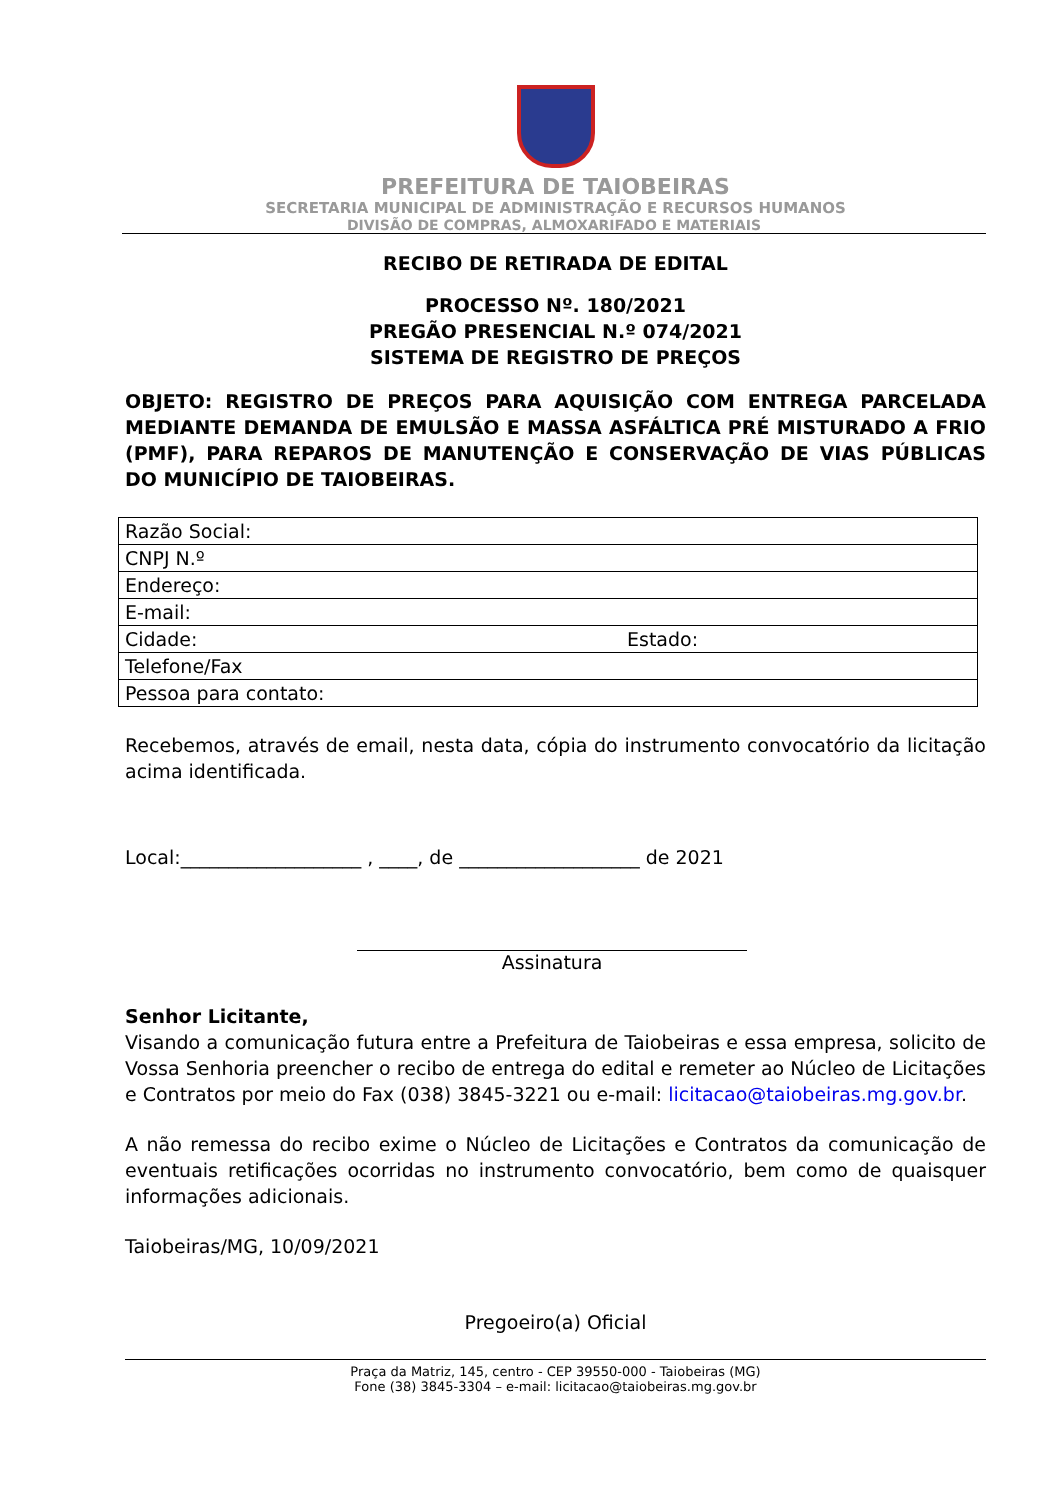PREFEITURA DE TAIOBEIRAS
SECRETARIA MUNICIPAL DE ADMINISTRAÇÃO E RECURSOS HUMANOS
DIVISÃO DE COMPRAS, ALMOXARIFADO E MATERIAIS
RECIBO DE RETIRADA DE EDITAL
PROCESSO Nº. 180/2021
PREGÃO PRESENCIAL N.º 074/2021
SISTEMA DE REGISTRO DE PREÇOS
OBJETO: REGISTRO DE PREÇOS PARA AQUISIÇÃO COM ENTREGA PARCELADA MEDIANTE DEMANDA DE EMULSÃO E MASSA ASFÁLTICA PRÉ MISTURADO A FRIO (PMF), PARA REPAROS DE MANUTENÇÃO E CONSERVAÇÃO DE VIAS PÚBLICAS DO MUNICÍPIO DE TAIOBEIRAS.
| Razão Social: | |
| CNPJ N.º | |
| Endereço: | |
| E-mail: | |
| Cidade: | Estado: |
| Telefone/Fax | |
| Pessoa para contato: | |
Recebemos, através de email, nesta data, cópia do instrumento convocatório da licitação acima identificada.
Local:___________________ , ____, de ___________________ de 2021
Assinatura
Senhor Licitante,
Visando a comunicação futura entre a Prefeitura de Taiobeiras e essa empresa, solicito de Vossa Senhoria preencher o recibo de entrega do edital e remeter ao Núcleo de Licitações e Contratos por meio do Fax (038) 3845-3221 ou e-mail: licitacao@taiobeiras.mg.gov.br.
A não remessa do recibo exime o Núcleo de Licitações e Contratos da comunicação de eventuais retificações ocorridas no instrumento convocatório, bem como de quaisquer informações adicionais.
Taiobeiras/MG, 10/09/2021
Pregoeiro(a) Oficial
Praça da Matriz, 145, centro - CEP 39550-000 - Taiobeiras (MG)
Fone (38) 3845-3304 – e-mail: licitacao@taiobeiras.mg.gov.br